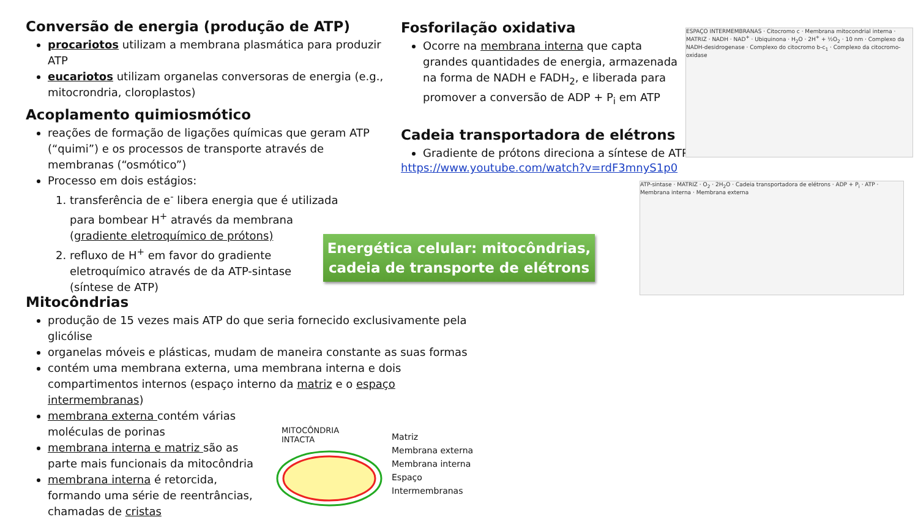Conversão de energia (produção de ATP)
procariotos utilizam a membrana plasmática para produzir ATP
eucariotos utilizam organelas conversoras de energia (e.g., mitocrondria, cloroplastos)
Acoplamento quimiosmótico
reações de formação de ligações químicas que geram ATP (“quimi”) e os processos de transporte através de membranas (“osmótico”)
Processo em dois estágios:
1. transferência de e<sup>-</sup> libera energia que é utilizada para bombear H<sup>+</sup> através da membrana (gradiente eletroquímico de prótons)
2. refluxo de H<sup>+</sup> em favor do gradiente eletroquímico através de da ATP-sintase (síntese de ATP)
Fosforilação oxidativa
Ocorre na membrana interna que capta grandes quantidades de energia, armazenada na forma de NADH e FADH<sub>2</sub>, e liberada para promover a conversão de ADP + P<sub>i</sub> em ATP
Cadeia transportadora de elétrons
Gradiente de prótons direciona a síntese de ATP
https://www.youtube.com/watch?v=rdF3mnyS1p0
Energética celular: mitocôndrias,
cadeia de transporte de elétrons
ESPAÇO INTERMEMBRANAS · Citocromo c · Membrana mitocondrial interna · MATRIZ · NADH · NAD<sup>+</sup> · Ubiquinona · H<sub>2</sub>O · 2H<sup>+</sup> + ½O<sub>2</sub> · 10 nm · Complexo da NADH-desidrogenase · Complexo do citocromo b-c<sub>1</sub> · Complexo da citocromo-oxidase
ATP-sintase · MATRIZ · O<sub>2</sub> · 2H<sub>2</sub>O · Cadeia transportadora de elétrons · ADP + P<sub>i</sub> · ATP · Membrana interna · Membrana externa
Mitocôndrias
produção de 15 vezes mais ATP do que seria fornecido exclusivamente pela glicólise
organelas móveis e plásticas, mudam de maneira constante as suas formas
contém uma membrana externa, uma membrana interna e dois compartimentos internos (espaço interno da matriz e o espaço intermembranas)
membrana externa contém várias moléculas de porinas
membrana interna e matriz são as parte mais funcionais da mitocôndria
membrana interna é retorcida, formando uma série de reentrâncias, chamadas de cristas
MITOCÔNDRIA
INTACTA
Matriz
Membrana externa
Membrana interna
Espaço
Intermembranas